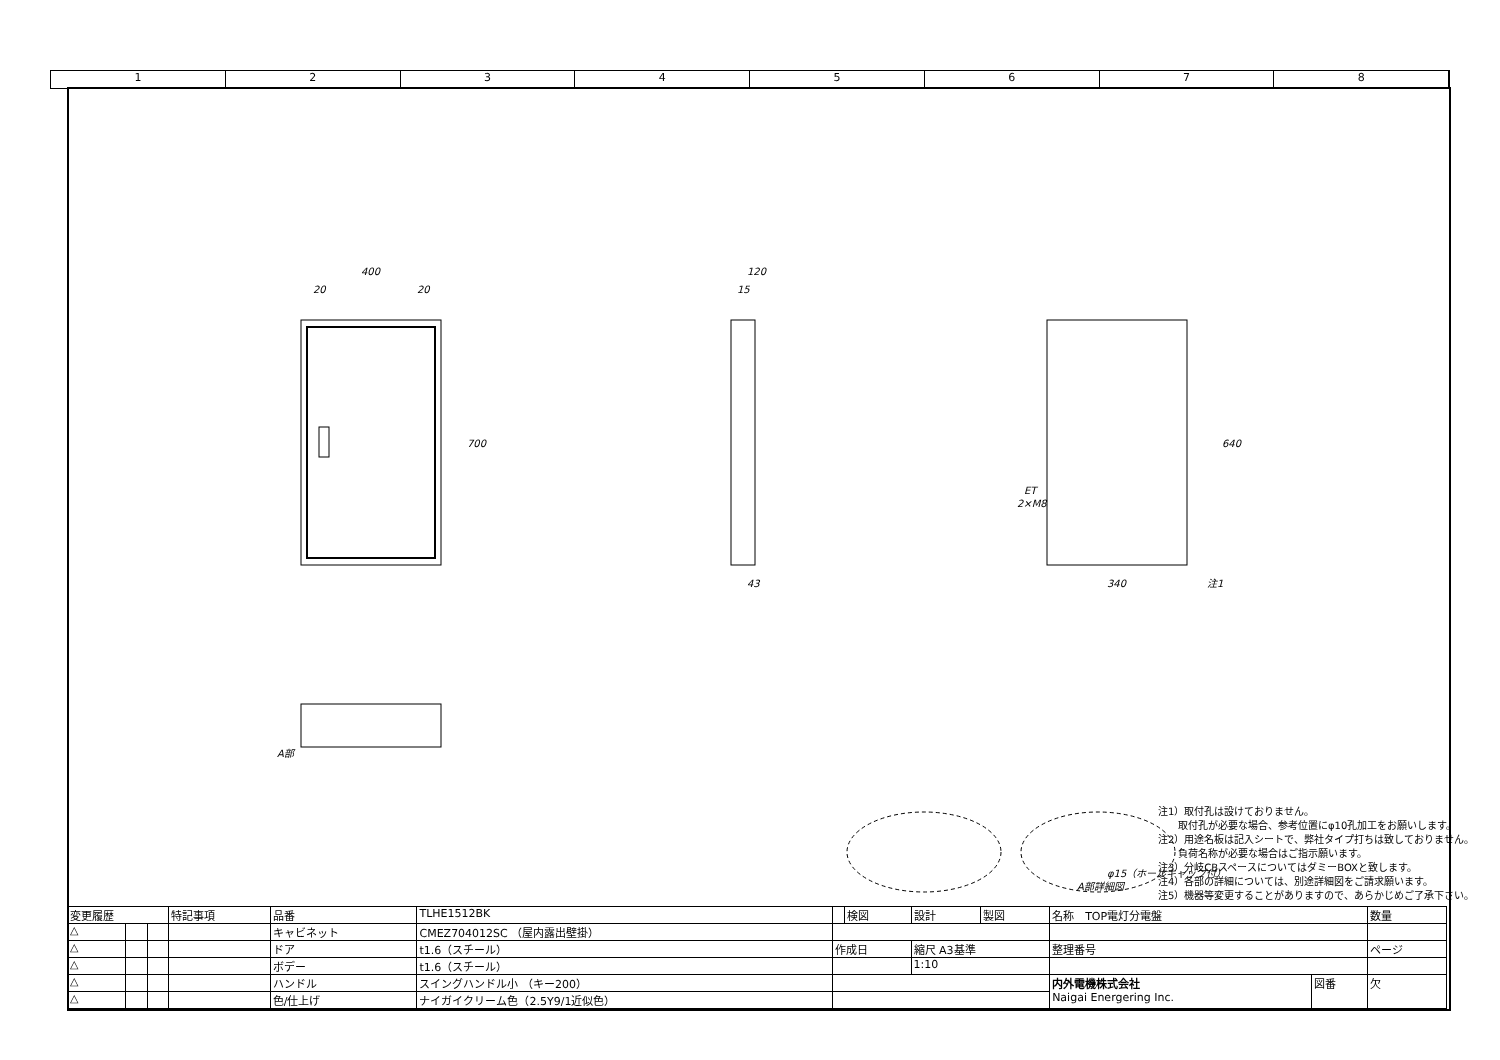1 2 3 4 5 6 7 8
400
20
20
700
120
15
43
340
640
注1
ET
2×M8
A部
φ15（ホールキャップ付）
A部詳細図
注1）取付孔は設けておりません。
　　取付孔が必要な場合、参考位置にφ10孔加工をお願いします。
注2）用途名板は記入シートで、弊社タイプ打ちは致しておりません。
　　負荷名称が必要な場合はご指示願います。
注3）分岐CBスペースについてはダミーBOXと致します。
注4）各部の詳細については、別途詳細図をご請求願います。
注5）機器等変更することがありますので、あらかじめご了承下さい。
| 変更履歴 | | | 特記事項 | 品番 | TLHE1512BK | | 検図 | 設計 | 製図 | 名称 TOP電灯分電盤 | | 数量 |
| △ | | | | キャビネット | CMEZ704012SC （屋内露出壁掛） | | | | | | | |
| △ | | | | ドア | t1.6（スチール） | 作成日 | | 縮尺 A3基準 | | 整理番号 | | ページ |
| △ | | | | ボデー | t1.6（スチール） | | | 1:10 | | | | |
| △ | | | | ハンドル | スイングハンドル小 （キー200） | | | | | 内外電機株式会社 Naigai Energering Inc. | 図番 | 欠 |
| △ | | | | 色/仕上げ | ナイガイクリーム色（2.5Y9/1近似色） | | | | | | | |